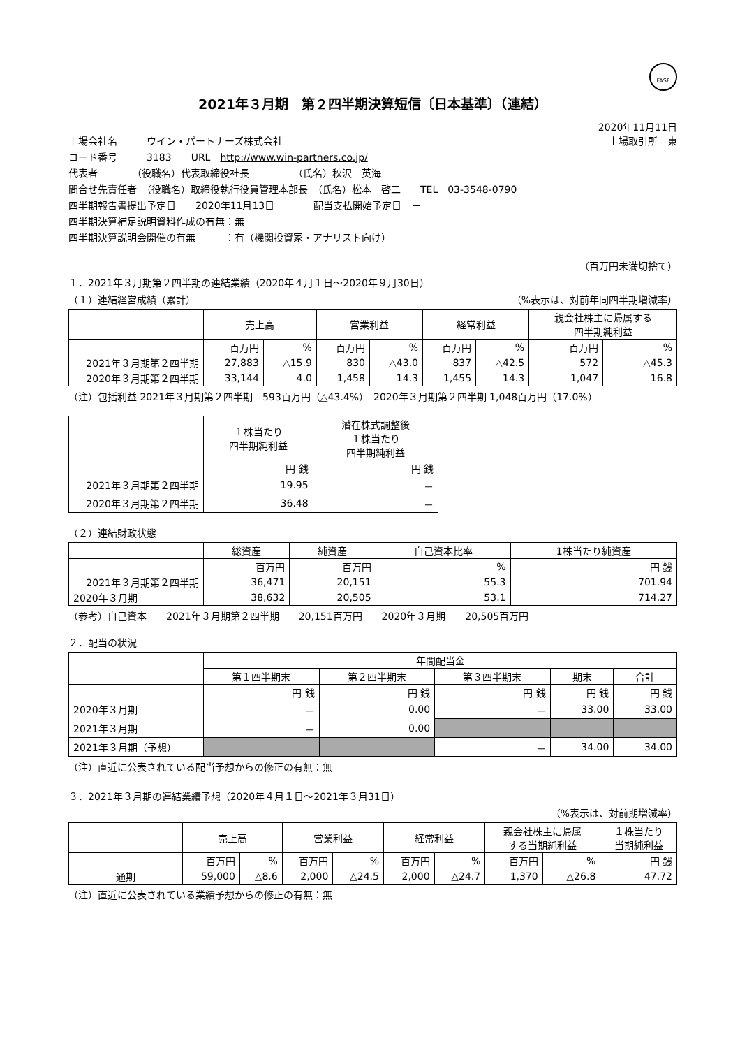FASF
2021年３月期　第２四半期決算短信〔日本基準〕（連結）
2020年11月11日
上場会社名　　　ウイン・パートナーズ株式会社 上場取引所　東
コード番号　　　3183　　URL　http://www.win-partners.co.jp/
代表者　　　　（役職名）代表取締役社長　　　　　（氏名）秋沢　英海
問合せ先責任者　（役職名）取締役執行役員管理本部長　（氏名）松本　啓二　　TEL　03-3548-0790
四半期報告書提出予定日　　2020年11月13日　　　　配当支払開始予定日　－
四半期決算補足説明資料作成の有無：無
四半期決算説明会開催の有無　　　：有（機関投資家・アナリスト向け）
（百万円未満切捨て）
１．2021年３月期第２四半期の連結業績（2020年４月１日～2020年９月30日）
（１）連結経営成績（累計） （%表示は、対前年同四半期増減率）
| | 売上高 | | 営業利益 | | 経常利益 | | 親会社株主に帰属する 四半期純利益 | |
| --- | --- | --- | --- | --- | --- | --- | --- | --- |
| | 百万円 | % | 百万円 | % | 百万円 | % | 百万円 | % |
| 2021年３月期第２四半期 | 27,883 | △15.9 | 830 | △43.0 | 837 | △42.5 | 572 | △45.3 |
| 2020年３月期第２四半期 | 33,144 | 4.0 | 1,458 | 14.3 | 1,455 | 14.3 | 1,047 | 16.8 |
（注）包括利益 2021年３月期第２四半期　593百万円（△43.4%）　2020年３月期第２四半期 1,048百万円（17.0%）
| | １株当たり 四半期純利益 | 潜在株式調整後 １株当たり 四半期純利益 |
| --- | --- | --- |
| | 円 銭 | 円 銭 |
| 2021年３月期第２四半期 | 19.95 | － |
| 2020年３月期第２四半期 | 36.48 | － |
（２）連結財政状態
| | 総資産 | 純資産 | 自己資本比率 | 1株当たり純資産 |
| --- | --- | --- | --- | --- |
| | 百万円 | 百万円 | % | 円 銭 |
| 2021年３月期第２四半期 | 36,471 | 20,151 | 55.3 | 701.94 |
| 2020年３月期 | 38,632 | 20,505 | 53.1 | 714.27 |
（参考）自己資本　　2021年３月期第２四半期　　20,151百万円　　2020年３月期　　20,505百万円
２．配当の状況
| | 年間配当金 | | | | |
| --- | --- | --- | --- | --- | --- |
| | 第１四半期末 | 第２四半期末 | 第３四半期末 | 期末 | 合計 |
| | 円 銭 | 円 銭 | 円 銭 | 円 銭 | 円 銭 |
| 2020年３月期 | － | 0.00 | － | 33.00 | 33.00 |
| 2021年３月期 | － | 0.00 | | | |
| 2021年３月期（予想） | | | － | 34.00 | 34.00 |
（注）直近に公表されている配当予想からの修正の有無：無
３．2021年３月期の連結業績予想（2020年４月１日～2021年３月31日）
（%表示は、対前期増減率）
| | 売上高 | | 営業利益 | | 経常利益 | | 親会社株主に帰属 する当期純利益 | | １株当たり 当期純利益 |
| --- | --- | --- | --- | --- | --- | --- | --- | --- | --- |
| | 百万円 | % | 百万円 | % | 百万円 | % | 百万円 | % | 円 銭 |
| 通期 | 59,000 | △8.6 | 2,000 | △24.5 | 2,000 | △24.7 | 1,370 | △26.8 | 47.72 |
（注）直近に公表されている業績予想からの修正の有無：無